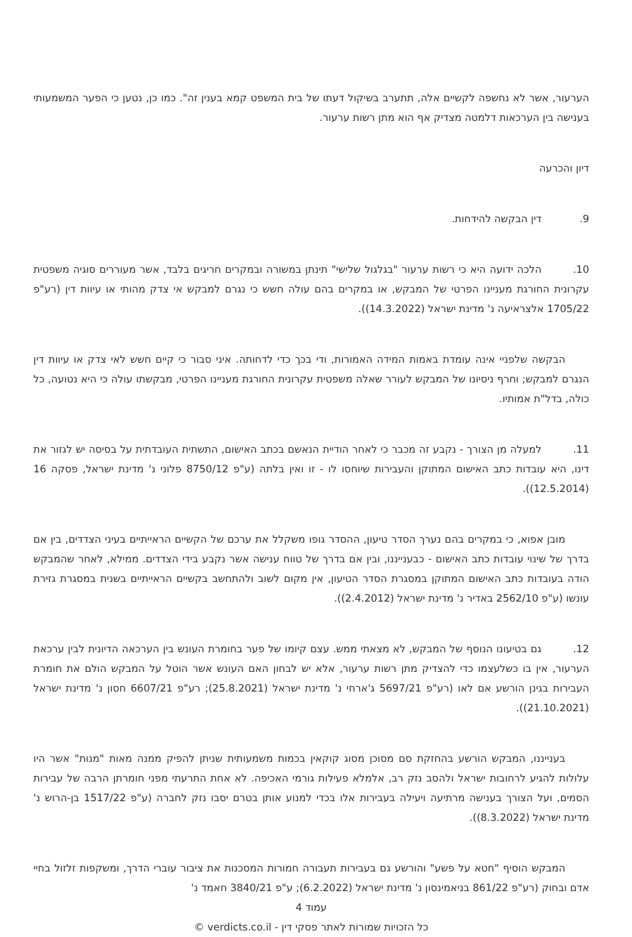הערעור, אשר לא נחשפה לקשיים אלה, תתערב בשיקול דעתו של בית המשפט קמא בענין זה". כמו כן, נטען כי הפער המשמעותי בענישה בין הערכאות דלמטה מצדיק אף הוא מתן רשות ערעור.
דיון והכרעה
9. דין הבקשה להידחות.
10. הלכה ידועה היא כי רשות ערעור "בגלגול שלישי" תינתן במשורה ובמקרים חריגים בלבד, אשר מעוררים סוגיה משפטית עקרונית החורגת מעניינו הפרטי של המבקש, או במקרים בהם עולה חשש כי נגרם למבקש אי צדק מהותי או עיוות דין (רע"פ 1705/22 אלצראיעה נ' מדינת ישראל (14.3.2022)).
הבקשה שלפניי אינה עומדת באמות המידה האמורות, ודי בכך כדי לדחותה. איני סבור כי קיים חשש לאי צדק או עיוות דין הנגרם למבקש; וחרף ניסיונו של המבקש לעורר שאלה משפטית עקרונית החורגת מעניינו הפרטי, מבקשתו עולה כי היא נטועה, כל כולה, בדל"ת אמותיו.
11. למעלה מן הצורך - נקבע זה מכבר כי לאחר הודיית הנאשם בכתב האישום, התשתית העובדתית על בסיסה יש לגזור את דינו, היא עובדות כתב האישום המתוקן והעבירות שיוחסו לו - זו ואין בלתה (ע"פ 8750/12 פלוני נ' מדינת ישראל, פסקה 16 (12.5.2014)).
מובן אפוא, כי במקרים בהם נערך הסדר טיעון, ההסדר גופו משקלל את ערכם של הקשיים הראייתיים בעיני הצדדים, בין אם בדרך של שינוי עובדות כתב האישום - כבענייננו, ובין אם בדרך של טווח ענישה אשר נקבע בידי הצדדים. ממילא, לאחר שהמבקש הודה בעובדות כתב האישום המתוקן במסגרת הסדר הטיעון, אין מקום לשוב ולהתחשב בקשיים הראייתיים בשנית במסגרת גזירת עונשו (ע"פ 2562/10 באדיר נ' מדינת ישראל (2.4.2012)).
12. גם בטיעונו הנוסף של המבקש, לא מצאתי ממש. עצם קיומו של פער בחומרת העונש בין הערכאה הדיונית לבין ערכאת הערעור, אין בו כשלעצמו כדי להצדיק מתן רשות ערעור, אלא יש לבחון האם העונש אשר הוטל על המבקש הולם את חומרת העבירות בגינן הורשע אם לאו (רע"פ 5697/21 ג'ארחי נ' מדינת ישראל (25.8.2021); רע"פ 6607/21 חסון נ' מדינת ישראל (21.10.2021)).
בענייננו, המבקש הורשע בהחזקת סם מסוכן מסוג קוקאין בכמות משמעותית שניתן להפיק ממנה מאות "מנות" אשר היו עלולות להגיע לרחובות ישראל ולהסב נזק רב, אלמלא פעילות גורמי האכיפה. לא אחת התרעתי מפני חומרתן הרבה של עבירות הסמים, ועל הצורך בענישה מרתיעה ויעילה בעבירות אלו בכדי למנוע אותן בטרם יסבו נזק לחברה (ע"פ 1517/22 בן-הרוש נ' מדינת ישראל (8.3.2022)).
המבקש הוסיף "חטא על פשע" והורשע גם בעבירות תעבורה חמורות המסכנות את ציבור עוברי הדרך, ומשקפות זלזול בחיי אדם ובחוק (רע"פ 861/22 בניאמינסון נ' מדינת ישראל (6.2.2022); ע"פ 3840/21 חאמד נ'
עמוד 4
כל הזכויות שמורות לאתר פסקי דין - verdicts.co.il ©